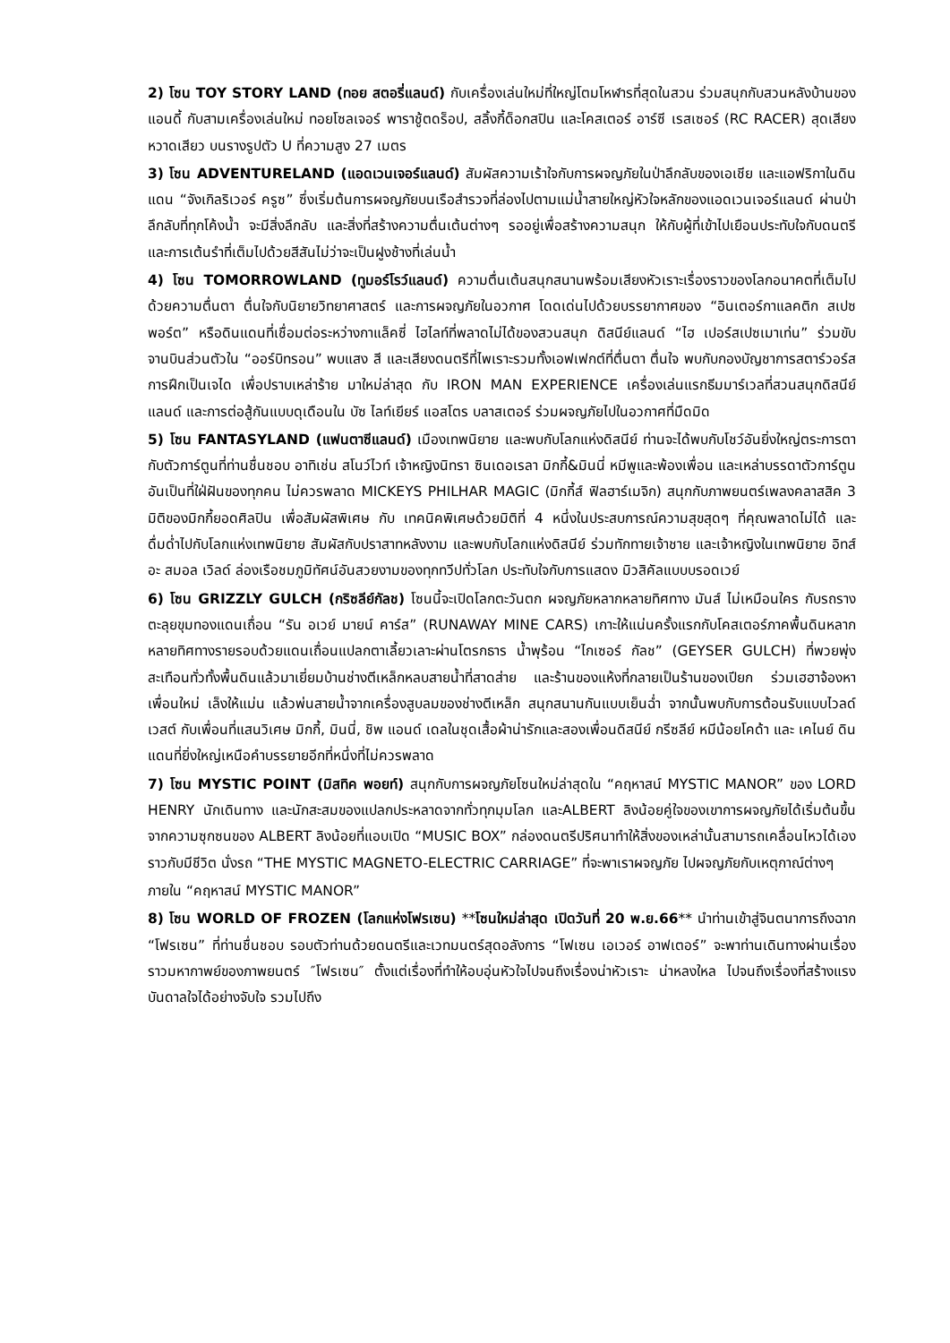2) โซน TOY STORY LAND (ทอย สตอรี่แลนด์) กับเครื่องเล่นใหม่ที่ใหญ่โตมโหฬารที่สุดในสวน ร่วมสนุกกับสวนหลังบ้านของแอนดี้ กับสามเครื่องเล่นใหม่ ทอยโซลเจอร์ พาราชู้ตดร็อป, สลิ้งกี้ด็อกสปิน และโคสเตอร์ อาร์ซี เรสเซอร์ (RC RACER) สุดเสียงหวาดเสียว บนรางรูปตัว U ที่ความสูง 27 เมตร
3) โซน ADVENTURELAND (แอดเวนเจอร์แลนด์) สัมผัสความเร้าใจกับการผจญภัยในป่าลึกลับของเอเชีย และแอฟริกาในดินแดน “จังเกิลริเวอร์ ครูซ” ซึ่งเริ่มต้นการผจญภัยบนเรือสำรวจที่ล่องไปตามแม่น้ำสายใหญ่หัวใจหลักของแอดเวนเจอร์แลนด์ ผ่านป่าลึกลับที่ทุกโค้งน้ำ จะมีสิ่งลึกลับ และสิ่งที่สร้างความตื่นเต้นต่างๆ รออยู่เพื่อสร้างความสนุก ให้กับผู้ที่เข้าไปเยือนประทับใจกับดนตรี และการเต้นรำที่เต็มไปด้วยสีสันไม่ว่าจะเป็นฝูงช้างที่เล่นน้ำ
4) โซน TOMORROWLAND (ทูมอร์โรว์แลนด์) ความตื่นเต้นสนุกสนานพร้อมเสียงหัวเราะเรื่องราวของโลกอนาคตที่เต็มไปด้วยความตื่นตา ตื่นใจกับนิยายวิทยาศาสตร์ และการผจญภัยในอวกาศ โดดเด่นไปด้วยบรรยากาศของ “อินเตอร์กาแลคติก สเปซพอร์ต” หรือดินแดนที่เชื่อมต่อระหว่างกาแล็คซี่ ไฮไลท์ที่พลาดไม่ได้ของสวนสนุก ดิสนีย์แลนด์ “ไฮ เปอร์สเปซเมาเท่น” ร่วมขับจานบินส่วนตัวใน “ออร์บิทรอน” พบแสง สี และเสียงดนตรีที่ไพเราะรวมทั้งเอฟเฟกต์ที่ตื่นตา ตื่นใจ พบกับกองบัญชาการสตาร์วอร์ส การฝึกเป็นเจได เพื่อปราบเหล่าร้าย มาใหม่ล่าสุด กับ IRON MAN EXPERIENCE เครื่องเล่นแรกธีมมาร์เวลที่สวนสนุกดิสนีย์แลนด์ และการต่อสู้กันแบบดุเดือนใน บัซ ไลท์เยียร์ แอสโตร บลาสเตอร์ ร่วมผจญภัยไปในอวกาศที่มืดมิด
5) โซน FANTASYLAND (แฟนตาซีแลนด์) เมืองเทพนิยาย และพบกับโลกแห่งดิสนีย์ ท่านจะได้พบกับโชว์อันยิ่งใหญ่ตระการตากับตัวการ์ตูนที่ท่านชื่นชอบ อาทิเช่น สโนว์ไวท์ เจ้าหญิงนิทรา ซินเดอเรลา มิกกี้&มินนี่ หมีพูและพ้องเพื่อน และเหล่าบรรดาตัวการ์ตูนอันเป็นที่ใฝ่ฝันของทุกคน ไม่ควรพลาด MICKEYS PHILHAR MAGIC (มิกกี้ส์ ฟิลฮาร์เมจิก) สนุกกับภาพยนตร์เพลงคลาสสิค 3 มิติของมิกกี้ยอดศิลปิน เพื่อสัมผัสพิเศษ กับ เทคนิคพิเศษด้วยมิติที่ 4 หนึ่งในประสบการณ์ความสุขสุดๆ ที่คุณพลาดไม่ได้ และดื่มด่ำไปกับโลกแห่งเทพนิยาย สัมผัสกับปราสาทหลังงาม และพบกับโลกแห่งดิสนีย์ ร่วมทักทายเจ้าชาย และเจ้าหญิงในเทพนิยาย อิทส์ อะ สมอล เวิลด์ ล่องเรือชมภูมิทัศน์อันสวยงามของทุกทวีปทั่วโลก ประทับใจกับการแสดง มิวสิคัลแบบบรอดเวย์
6) โซน GRIZZLY GULCH (กริซลีย์กัลช) โซนนี้จะเปิดโลกตะวันตก ผจญภัยหลากหลายทิศทาง มันส์ ไม่เหมือนใคร กับรถรางตะลุยขุมทองแดนเถื่อน “รัน อเวย์ มายน์ คาร์ส” (RUNAWAY MINE CARS) เกาะให้แน่นครั้งแรกกับโคสเตอร์ภาคพื้นดินหลากหลายทิศทางรายรอบด้วยแดนเถื่อนแปลกตาเลี้ยวเลาะผ่านโตรกธาร น้ำพุร้อน “ไกเซอร์ กัลช” (GEYSER GULCH) ที่พวยพุ่งสะเทือนทั่วทั้งพื้นดินแล้วมาเยี่ยมบ้านช่างตีเหล็กหลบสายน้ำที่สาดส่าย และร้านของแห้งที่กลายเป็นร้านของเปียก ร่วมเฮฮาจ้องหาเพื่อนใหม่ เล็งให้แม่น แล้วพ่นสายน้ำจากเครื่องสูบลมของช่างตีเหล็ก สนุกสนานกันแบบเย็นฉ่ำ จากนั้นพบกับการต้อนรับแบบไวลด์ เวสต์ กับเพื่อนที่แสนวิเศษ มิกกี้, มินนี่, ชิพ แอนด์ เดลในชุดเสื้อผ้าน่ารักและสองเพื่อนดิสนีย์ กรีซลีย์ หมีน้อยโคด้า และ เคไนย์ ดินแดนที่ยิ่งใหญ่เหนือคำบรรยายอีกที่หนึ่งที่ไม่ควรพลาด
7) โซน MYSTIC POINT (มิสทิค พอยท์) สนุกกับการผจญภัยโซนใหม่ล่าสุดใน “คฤหาสน์ MYSTIC MANOR” ของ LORD HENRY นักเดินทาง และนักสะสมของแปลกประหลาดจากทั่วทุกมุมโลก และALBERT ลิงน้อยคู่ใจของเขาการผจญภัยได้เริ่มต้นขึ้นจากความซุกซนของ ALBERT ลิงน้อยที่แอบเปิด “MUSIC BOX” กล่องดนตรีปริศนาทำให้สิ่งของเหล่านั้นสามารถเคลื่อนไหวได้เองราวกับมีชีวิต นั่งรถ “THE MYSTIC MAGNETO-ELECTRIC CARRIAGE” ที่จะพาเราผจญภัย ไปผจญภัยกับเหตุกาณ์ต่างๆ
ภายใน “คฤหาสน์ MYSTIC MANOR”
8) โซน WORLD OF FROZEN (โลกแห่งโฟรเซน) **โซนใหม่ล่าสุด เปิดวันที่ 20 พ.ย.66** นำท่านเข้าสู่จินตนาการถึงฉาก “โฟรเซน” ที่ท่านชื่นชอบ รอบตัวท่านด้วยดนตรีและเวทมนตร์สุดอลังการ “โฟเซน เอเวอร์ อาฟเตอร์” จะพาท่านเดินทางผ่านเรื่องราวมหากาพย์ของภาพยนตร์ ″โฟรเซน″ ตั้งแต่เรื่องที่ทำให้อบอุ่นหัวใจไปจนถึงเรื่องน่าหัวเราะ น่าหลงใหล ไปจนถึงเรื่องที่สร้างแรงบันดาลใจได้อย่างจับใจ รวมไปถึง